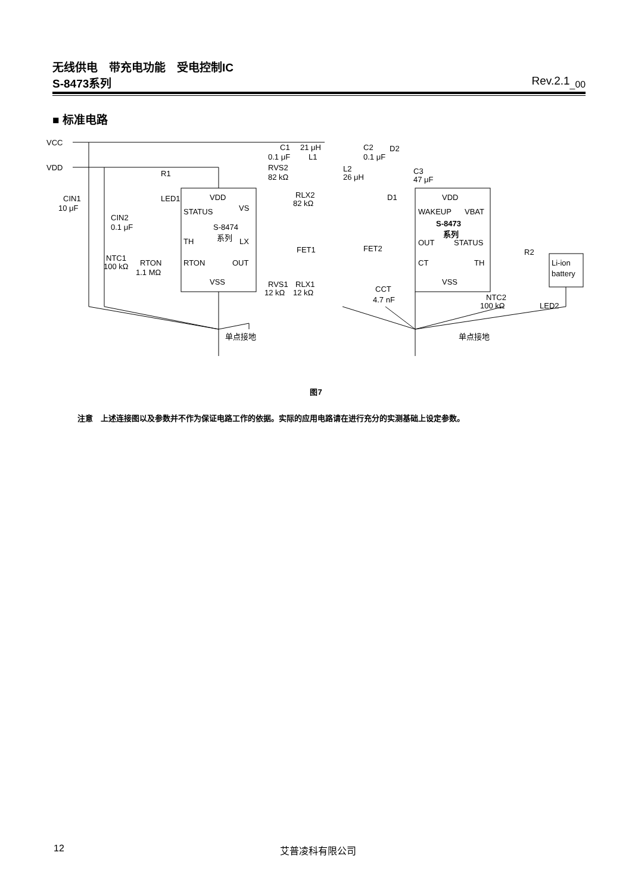无线供电　带充电功能　受电控制IC
S-8473系列 Rev.2.1<sub>_00</sub>
■ 标准电路
VCC
VDD
CIN1
10 μF
CIN2
0.1 μF
LED1
R1
VDD
STATUS
VS
S-8474
系列
TH
LX
RTON
OUT
VSS
NTC1
100 kΩ
RTON
1.1 MΩ
C1
0.1 μF
21 μH
L1
RVS2
82 kΩ
RLX2
82 kΩ
FET1
RVS1
12 kΩ
RLX1
12 kΩ
单点接地
L2
26 μH
C2
0.1 μF
D2
C3
47 μF
D1
FET2
CCT
4.7 nF
VDD
WAKEUP
VBAT
S-8473
系列
OUT
STATUS
CT
TH
VSS
NTC2
100 kΩ
R2
Li-ion
battery
LED2
单点接地
图7
注意　上述连接图以及参数并不作为保证电路工作的依据。实际的应用电路请在进行充分的实测基础上设定参数。
12 艾普凌科有限公司